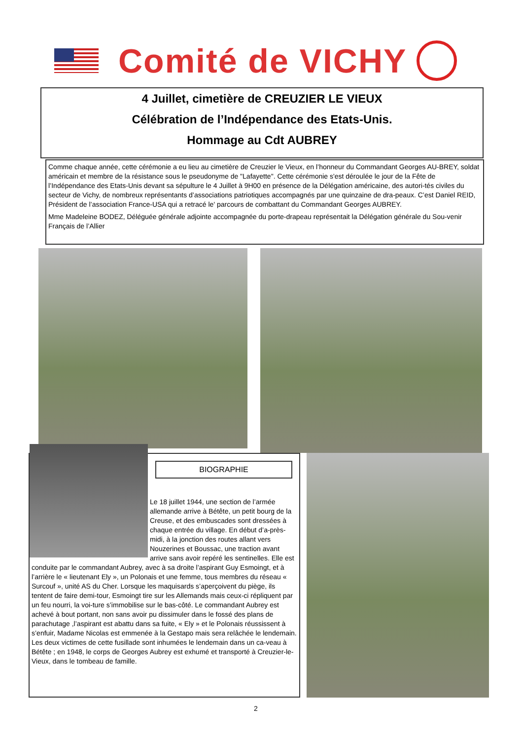Comité de VICHY
4 Juillet, cimetière de CREUZIER LE VIEUX
Célébration de l’Indépendance des Etats-Unis.
Hommage au Cdt AUBREY
Comme chaque année, cette cérémonie a eu lieu au cimetière de Creuzier le Vieux, en l’honneur du Commandant Georges AU-BREY, soldat américain et membre de la résistance sous le pseudonyme de "Lafayette". Cette cérémonie s'est déroulée le jour de la Fête de l’Indépendance des Etats-Unis devant sa sépulture le 4 Juillet à 9H00 en présence de la Délégation américaine, des autori-tés civiles du secteur de Vichy, de nombreux représentants d’associations patriotiques accompagnés par une quinzaine de dra-peaux. C’est Daniel REID, Président de l’association France-USA qui a retracé le' parcours de combattant du Commandant Georges AUBREY.
Mme Madeleine BODEZ, Déléguée générale adjointe accompagnée du porte-drapeau représentait la Délégation générale du Sou-venir Français de l’Allier
BIOGRAPHIE
Le 18 juillet 1944, une section de l’armée allemande arrive à Bétête, un petit bourg de la Creuse, et des embuscades sont dressées à chaque entrée du village. En début d’a-près-midi, à la jonction des routes allant vers Nouzerines et Boussac, une traction avant arrive sans avoir repéré les sentinelles. Elle est conduite par le commandant Aubrey, avec à sa droite l’aspirant Guy Esmoingt, et à l’arrière le « lieutenant Ely », un Polonais et une femme, tous membres du réseau « Surcouf », unité AS du Cher. Lorsque les maquisards s’aperçoivent du piège, ils tentent de faire demi-tour, Esmoingt tire sur les Allemands mais ceux-ci répliquent par un feu nourri, la voi-ture s’immobilise sur le bas-côté. Le commandant Aubrey est achevé à bout portant, non sans avoir pu dissimuler dans le fossé des plans de parachutage ,l’aspirant est abattu dans sa fuite, « Ely » et le Polonais réussissent à s’enfuir, Madame Nicolas est emmenée à la Gestapo mais sera relâchée le lendemain. Les deux victimes de cette fusillade sont inhumées le lendemain dans un ca-veau à Bétête ; en 1948, le corps de Georges Aubrey est exhumé et transporté à Creuzier-le-Vieux, dans le tombeau de famille.
2